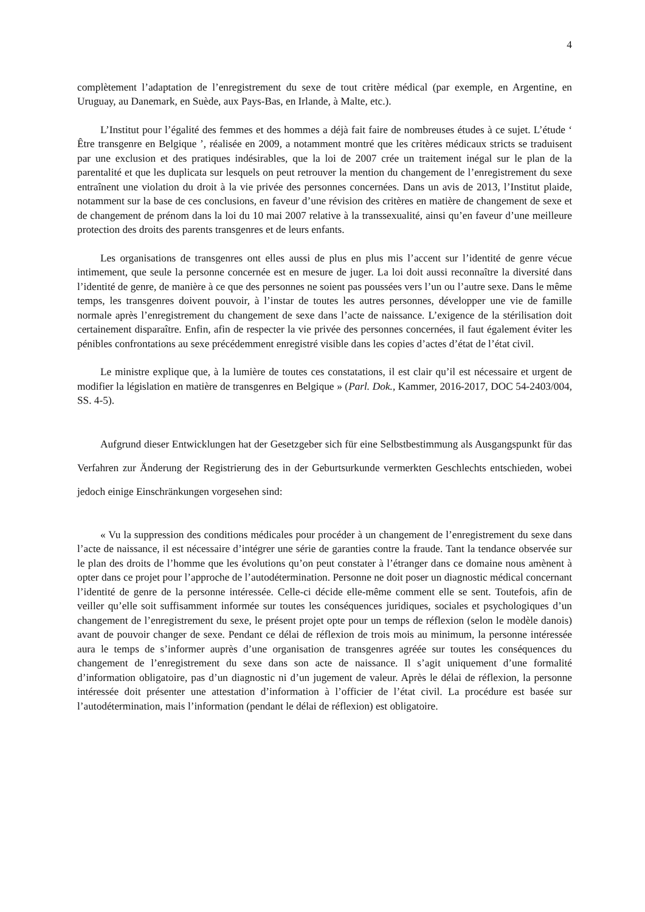4
complètement l’adaptation de l’enregistrement du sexe de tout critère médical (par exemple, en Argentine, en Uruguay, au Danemark, en Suède, aux Pays-Bas, en Irlande, à Malte, etc.).
L’Institut pour l’égalité des femmes et des hommes a déjà fait faire de nombreuses études à ce sujet. L’étude ‘ Être transgenre en Belgique ’, réalisée en 2009, a notamment montré que les critères médicaux stricts se traduisent par une exclusion et des pratiques indésirables, que la loi de 2007 crée un traitement inégal sur le plan de la parentalité et que les duplicata sur lesquels on peut retrouver la mention du changement de l’enregistrement du sexe entraînent une violation du droit à la vie privée des personnes concernées. Dans un avis de 2013, l’Institut plaide, notamment sur la base de ces conclusions, en faveur d’une révision des critères en matière de changement de sexe et de changement de prénom dans la loi du 10 mai 2007 relative à la transsexualité, ainsi qu’en faveur d’une meilleure protection des droits des parents transgenres et de leurs enfants.
Les organisations de transgenres ont elles aussi de plus en plus mis l’accent sur l’identité de genre vécue intimement, que seule la personne concernée est en mesure de juger. La loi doit aussi reconnaître la diversité dans l’identité de genre, de manière à ce que des personnes ne soient pas poussées vers l’un ou l’autre sexe. Dans le même temps, les transgenres doivent pouvoir, à l’instar de toutes les autres personnes, développer une vie de famille normale après l’enregistrement du changement de sexe dans l’acte de naissance. L’exigence de la stérilisation doit certainement disparaître. Enfin, afin de respecter la vie privée des personnes concernées, il faut également éviter les pénibles confrontations au sexe précédemment enregistré visible dans les copies d’actes d’état de l’état civil.
Le ministre explique que, à la lumière de toutes ces constatations, il est clair qu’il est nécessaire et urgent de modifier la législation en matière de transgenres en Belgique » (Parl. Dok., Kammer, 2016-2017, DOC 54-2403/004, SS. 4-5).
Aufgrund dieser Entwicklungen hat der Gesetzgeber sich für eine Selbstbestimmung als Ausgangspunkt für das Verfahren zur Änderung der Registrierung des in der Geburtsurkunde vermerkten Geschlechts entschieden, wobei jedoch einige Einschränkungen vorgesehen sind:
« Vu la suppression des conditions médicales pour procéder à un changement de l’enregistrement du sexe dans l’acte de naissance, il est nécessaire d’intégrer une série de garanties contre la fraude. Tant la tendance observée sur le plan des droits de l’homme que les évolutions qu’on peut constater à l’étranger dans ce domaine nous amènent à opter dans ce projet pour l’approche de l’autodétermination. Personne ne doit poser un diagnostic médical concernant l’identité de genre de la personne intéressée. Celle-ci décide elle-même comment elle se sent. Toutefois, afin de veiller qu’elle soit suffisamment informée sur toutes les conséquences juridiques, sociales et psychologiques d’un changement de l’enregistrement du sexe, le présent projet opte pour un temps de réflexion (selon le modèle danois) avant de pouvoir changer de sexe. Pendant ce délai de réflexion de trois mois au minimum, la personne intéressée aura le temps de s’informer auprès d’une organisation de transgenres agréée sur toutes les conséquences du changement de l’enregistrement du sexe dans son acte de naissance. Il s’agit uniquement d’une formalité d’information obligatoire, pas d’un diagnostic ni d’un jugement de valeur. Après le délai de réflexion, la personne intéressée doit présenter une attestation d’information à l’officier de l’état civil. La procédure est basée sur l’autodétermination, mais l’information (pendant le délai de réflexion) est obligatoire.